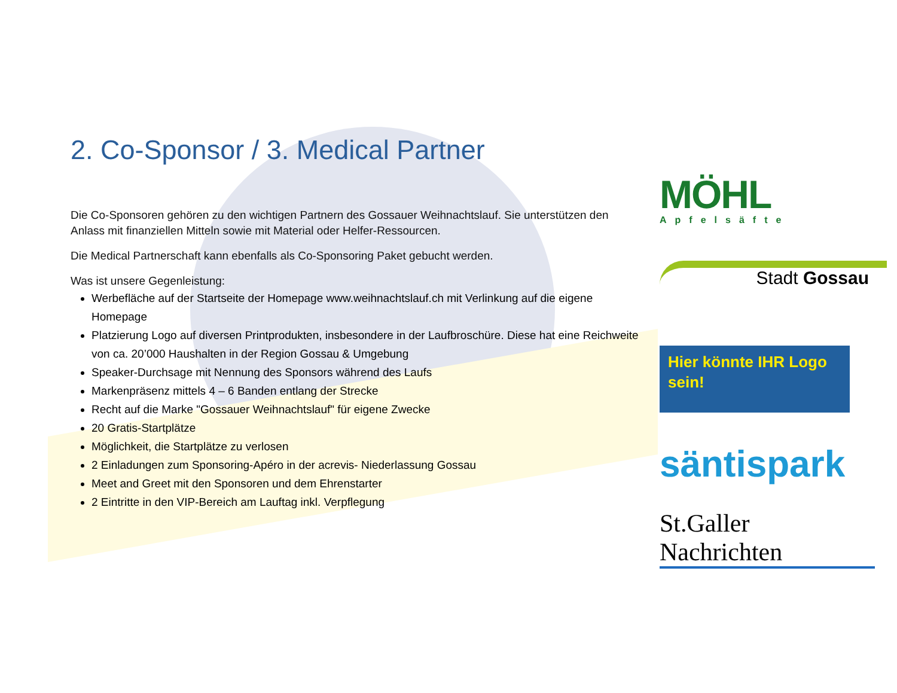2. Co-Sponsor / 3. Medical Partner
Die Co-Sponsoren gehören zu den wichtigen Partnern des Gossauer Weihnachtslauf. Sie unterstützen den Anlass mit finanziellen Mitteln sowie mit Material oder Helfer-Ressourcen.
Die Medical Partnerschaft kann ebenfalls als Co-Sponsoring Paket gebucht werden.
Was ist unsere Gegenleistung:
Werbefläche auf der Startseite der Homepage www.weihnachtslauf.ch mit Verlinkung auf die eigene Homepage
Platzierung Logo auf diversen Printprodukten, insbesondere in der Laufbroschüre. Diese hat eine Reichweite von ca. 20’000 Haushalten in der Region Gossau & Umgebung
Speaker-Durchsage mit Nennung des Sponsors während des Laufs
Markenpräsenz mittels 4 – 6 Banden entlang der Strecke
Recht auf die Marke "Gossauer Weihnachtslauf" für eigene Zwecke
20 Gratis-Startplätze
Möglichkeit, die Startplätze zu verlosen
2 Einladungen zum Sponsoring-Apéro in der acrevis- Niederlassung Gossau
Meet and Greet mit den Sponsoren und dem Ehrenstarter
2 Eintritte in den VIP-Bereich am Lauftag inkl. Verpflegung
MÖHL
Apfelsäfte
Stadt Gossau
Hier könnte IHR Logo sein!
säntispark
St.Galler Nachrichten